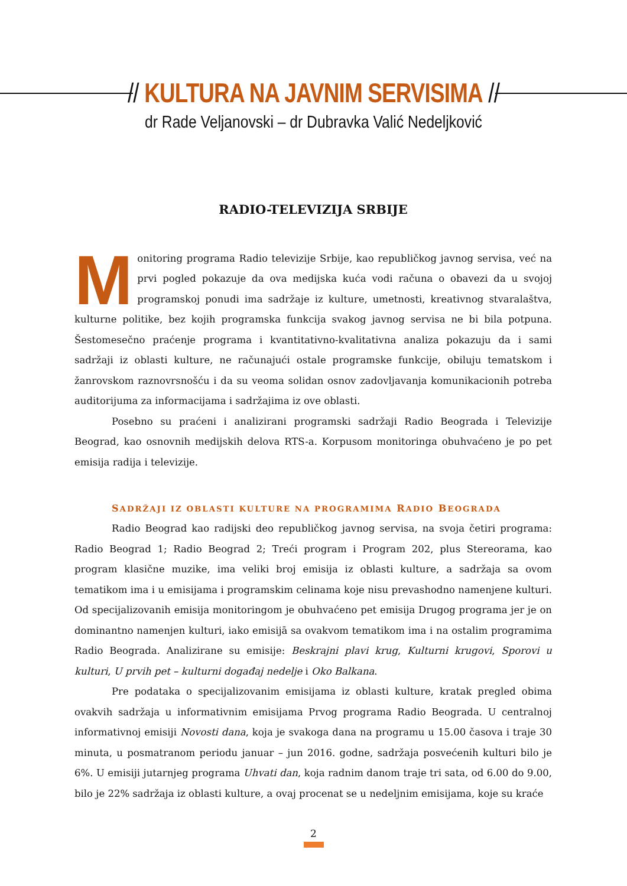// KULTURA NA JAVNIM SERVISIMA //
dr Rade Veljanovski – dr Dubravka Valić Nedeljković
RADIO-TELEVIZIJA SRBIJE
Monitoring programa Radio televizije Srbije, kao republičkog javnog servisa, već na prvi pogled pokazuje da ova medijska kuća vodi računa o obavezi da u svojoj programskoj ponudi ima sadržaje iz kulture, umetnosti, kreativnog stvaralaštva, kulturne politike, bez kojih programska funkcija svakog javnog servisa ne bi bila potpuna. Šestomesečno praćenje programa i kvantitativno-kvalitativna analiza pokazuju da i sami sadržaji iz oblasti kulture, ne računajući ostale programske funkcije, obiluju tematskom i žanrovskom raznovrsnošću i da su veoma solidan osnov zadovljavanja komunikacionih potreba auditorijuma za informacijama i sadržajima iz ove oblasti.
Posebno su praćeni i analizirani programski sadržaji Radio Beograda i Televizije Beograd, kao osnovnih medijskih delova RTS-a. Korpusom monitoringa obuhvaćeno je po pet emisija radija i televizije.
SADRŽAJI IZ OBLASTI KULTURE NA PROGRAMIMA RADIO BEOGRADA
Radio Beograd kao radijski deo republičkog javnog servisa, na svoja četiri programa: Radio Beograd 1; Radio Beograd 2; Treći program i Program 202, plus Stereorama, kao program klasične muzike, ima veliki broj emisija iz oblasti kulture, a sadržaja sa ovom tematikom ima i u emisijama i programskim celinama koje nisu prevashodno namenjene kulturi. Od specijalizovanih emisija monitoringom je obuhvaćeno pet emisija Drugog programa jer je on dominantno namenjen kulturi, iako emisijā sa ovakvom tematikom ima i na ostalim programima Radio Beograda. Analizirane su emisije: Beskrajni plavi krug, Kulturni krugovi, Sporovi u kulturi, U prvih pet – kulturni događaj nedelje i Oko Balkana.
Pre podataka o specijalizovanim emisijama iz oblasti kulture, kratak pregled obima ovakvih sadržaja u informativnim emisijama Prvog programa Radio Beograda. U centralnoj informativnoj emisiji Novosti dana, koja je svakoga dana na programu u 15.00 časova i traje 30 minuta, u posmatranom periodu januar – jun 2016. godne, sadržaja posvećenih kulturi bilo je 6%. U emisiji jutarnjeg programa Uhvati dan, koja radnim danom traje tri sata, od 6.00 do 9.00, bilo je 22% sadržaja iz oblasti kulture, a ovaj procenat se u nedeljnim emisijama, koje su kraće
2